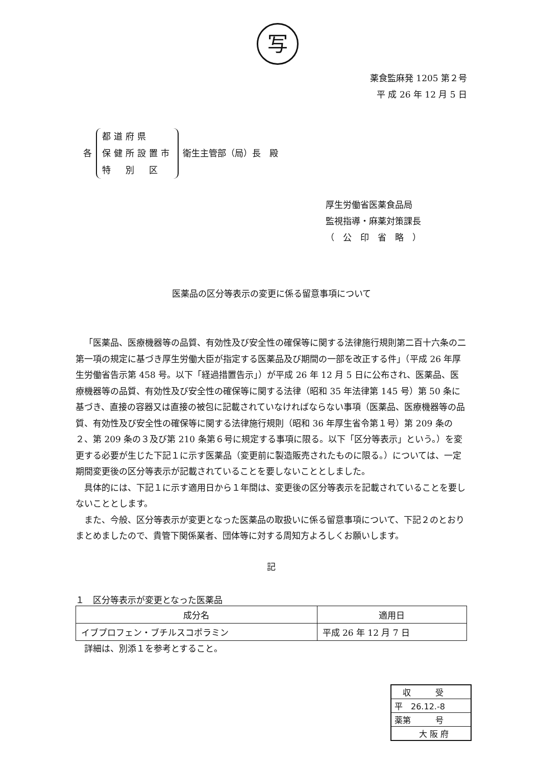写
薬食監麻発 1205 第２号
平 成 26 年 12 月 5 日
各 都道府県
保健所設置市
特　別　区 衛生主管部（局）長　殿
厚生労働省医薬食品局
監視指導・麻薬対策課長
（　公　印　省　略　）
医薬品の区分等表示の変更に係る留意事項について
「医薬品、医療機器等の品質、有効性及び安全性の確保等に関する法律施行規則第二百十六条の二第一項の規定に基づき厚生労働大臣が指定する医薬品及び期間の一部を改正する件」（平成 26 年厚生労働省告示第 458 号。以下「経過措置告示」）が平成 26 年 12 月 5 日に公布され、医薬品、医療機器等の品質、有効性及び安全性の確保等に関する法律（昭和 35 年法律第 145 号）第 50 条に基づき、直接の容器又は直接の被包に記載されていなければならない事項（医薬品、医療機器等の品質、有効性及び安全性の確保等に関する法律施行規則（昭和 36 年厚生省令第１号）第 209 条の２、第 209 条の３及び第 210 条第６号に規定する事項に限る。以下「区分等表示」という。）を変更する必要が生じた下記１に示す医薬品（変更前に製造販売されたものに限る。）については、一定期間変更後の区分等表示が記載されていることを要しないこととしました。
具体的には、下記１に示す適用日から１年間は、変更後の区分等表示を記載されていることを要しないこととします。
また、今般、区分等表示が変更となった医薬品の取扱いに係る留意事項について、下記２のとおりまとめましたので、貴管下関係業者、団体等に対する周知方よろしくお願いします。
記
１　区分等表示が変更となった医薬品
| 成分名 | 適用日 |
| --- | --- |
| イブプロフェン・ブチルスコポラミン | 平成 26 年 12 月 7 日 |
詳細は、別添１を参考とすること。
　収　　　受
平　26.12.-8
薬第　　　号
　　　大 阪 府